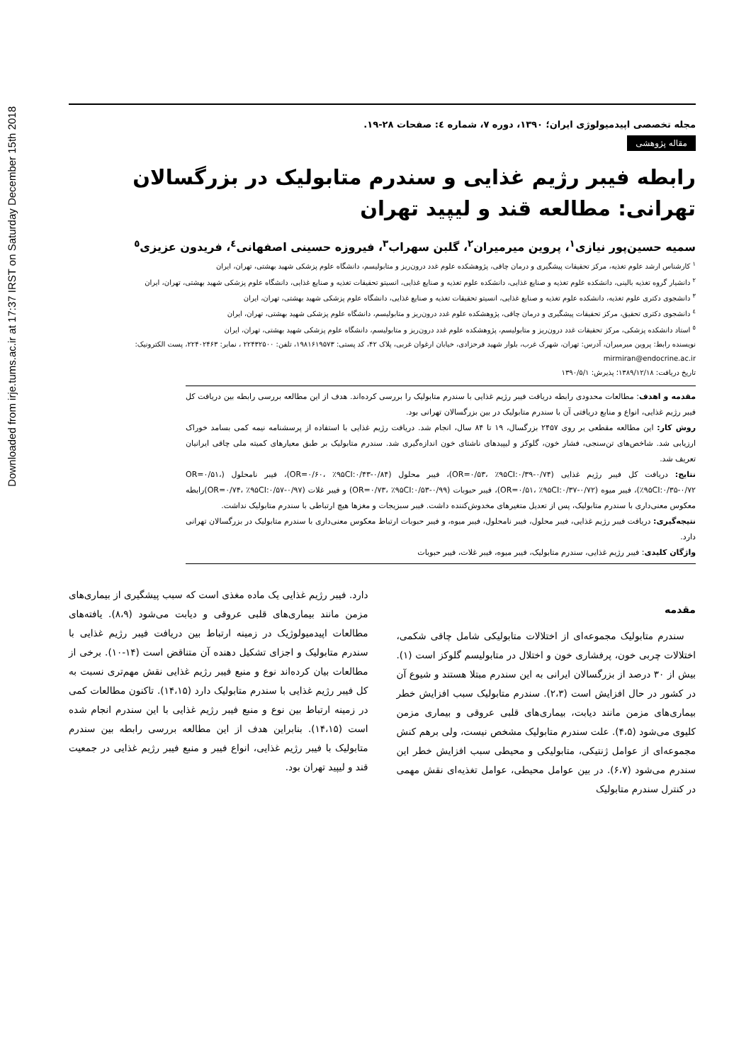Downloaded from irje.tums.ac.ir at 17:37 IRST on Saturday December 15th 2018
مجله تخصصی اپیدمیولوژی ایران؛ ۱۳۹۰، دوره ۷، شماره ٤: صفحات ۲۸-۱۹.
مقاله پژوهشی
رابطه فیبر رژیم غذایی و سندرم متابولیک در بزرگسالان تهرانی: مطالعه قند و لیپید تهران
سمیه حسین‌پور نیازی<sup>۱</sup>، پروین میرمیران<sup>۲</sup>، گلبن سهراب<sup>۳</sup>، فیروزه حسینی اصفهانی<sup>٤</sup>، فریدون عزیزی<sup>٥</sup>
<sup>۱</sup> کارشناس ارشد علوم تغذیه، مرکز تحقیقات پیشگیری و درمان چاقی، پژوهشکده علوم غدد درون‌ریز و متابولیسم، دانشگاه علوم پزشکی شهید بهشتی، تهران، ایران
<sup>۲</sup> دانشیار گروه تغذیه بالینی، دانشکده علوم تغذیه و صنایع غذایی، دانشکده علوم تغذیه و صنایع غذایی، انسیتو تحقیقات تغذیه و صنایع غذایی، دانشگاه علوم پزشکی شهید بهشتی، تهران، ایران
<sup>۳</sup> دانشجوی دکتری علوم تغذیه، دانشکده علوم تغذیه و صنایع غذایی، انسیتو تحقیقات تغذیه و صنایع غذایی، دانشگاه علوم پزشکی شهید بهشتی، تهران، ایران
<sup>٤</sup> دانشجوی دکتری تحقیق، مرکز تحقیقات پیشگیری و درمان چاقی، پژوهشکده علوم غدد درون‌ریز و متابولیسم، دانشگاه علوم پزشکی شهید بهشتی، تهران، ایران
<sup>٥</sup> استاد دانشکده پزشکی، مرکز تحقیقات غدد درون‌ریز و متابولیسم، پژوهشکده علوم غدد درون‌ریز و متابولیسم، دانشگاه علوم پزشکی شهید بهشتی، تهران، ایران
نویسنده رابط: پروین میرمیران، آدرس: تهران، شهرک غرب، بلوار شهید فرحزادی، خیابان ارغوان غربی، پلاک ۴۲، کد پستی: ۱۹۸۱۶۱۹۵۷۳، تلفن: ۲۲۴۳۲۵۰۰ ، نمابر: ۲۲۴۰۲۴۶۳، پست الکترونیک: mirmiran@endocrine.ac.ir
تاریخ دریافت: ۱۳۸۹/۱۲/۱۸؛ پذیرش: ۱۳۹۰/۵/۱
مقدمه و اهدف: مطالعات محدودی رابطه دریافت فیبر رژیم غذایی با سندرم متابولیک را بررسی کرده‌اند. هدف از این مطالعه بررسی رابطه بین دریافت کل فیبر رژیم غذایی، انواع و منابع دریافتی آن با سندرم متابولیک در بین بزرگسالان تهرانی بود.
روش کار: این مطالعه مقطعی بر روی ۲۴۵۷ بزرگسال، ۱۹ تا ۸۴ سال، انجام شد. دریافت رژیم غذایی با استفاده از پرسشنامه نیمه کمی بسامد خوراک ارزیابی شد. شاخص‌های تن‌سنجی، فشار خون، گلوکز و لیپیدهای ناشتای خون اندازه‌گیری شد. سندرم متابولیک بر طبق معیارهای کمیته ملی چاقی ایرانیان تعریف شد.
نتایج: دریافت کل فیبر رژیم غذایی (OR=۰/۵۳، ٪۹۵CI:۰/۳۹-۰/۷۴)، فیبر محلول (OR=۰/۶۰، ٪۹۵CI:۰/۴۳-۰/۸۴)، فیبر نامحلول (OR=۰/۵۱، ٪۹۵CI:۰/۳۵-۰/۷۲)، فیبر میوه (OR=۰/۵۱، ٪۹۵CI:۰/۳۷-۰/۷۲)، فیبر حبوبات (OR=۰/۷۳، ٪۹۵CI:۰/۵۳-۰/۹۹) و فیبر غلات (OR=۰/۷۴، ٪۹۵CI:۰/۵۷-۰/۹۷)رابطه معکوس معنی‌داری با سندرم متابولیک، پس از تعدیل متغیرهای مخدوش‌کننده داشت. فیبر سبزیجات و مغزها هیچ ارتباطی با سندرم متابولیک نداشت.
نتیجه‌گیری: دریافت فیبر رژیم غذایی، فیبر محلول، فیبر نامحلول، فیبر میوه، و فیبر حبوبات ارتباط معکوس معنی‌داری با سندرم متابولیک در بزرگسالان تهرانی دارد.
واژگان کلیدی: فیبر رژیم غذایی، سندرم متابولیک، فیبر میوه، فیبر غلات، فیبر حبوبات
مقدمه
سندرم متابولیک مجموعه‌ای از اختلالات متابولیکی شامل چاقی شکمی، اختلالات چربی خون، پرفشاری خون و اختلال در متابولیسم گلوکز است (۱). بیش از ۳۰ درصد از بزرگسالان ایرانی به این سندرم مبتلا هستند و شیوع آن در کشور در حال افزایش است (۲،۳). سندرم متابولیک سبب افزایش خطر بیماری‌های مزمن مانند دیابت، بیماری‌های قلبی عروقی و بیماری مزمن کلیوی می‌شود (۴،۵). علت سندرم متابولیک مشخص نیست، ولی برهم کنش مجموعه‌ای از عوامل ژنتیکی، متابولیکی و محیطی سبب افزایش خطر این سندرم می‌شود (۶،۷). در بین عوامل محیطی، عوامل تغذیه‌ای نقش مهمی در کنترل سندرم متابولیک
دارد. فیبر رژیم غذایی یک ماده مغذی است که سبب پیشگیری از بیماری‌های مزمن مانند بیماری‌های قلبی عروقی و دیابت می‌شود (۸،۹). یافته‌های مطالعات اپیدمیولوژیک در زمینه ارتباط بین دریافت فیبر رژیم غذایی با سندرم متابولیک و اجزای تشکیل دهنده آن متناقض است (۱۴-۱۰). برخی از مطالعات بیان کرده‌اند نوع و منبع فیبر رژیم غذایی نقش مهم‌تری نسبت به کل فیبر رژیم غذایی با سندرم متابولیک دارد (۱۴،۱۵). تاکنون مطالعات کمی در زمینه ارتباط بین نوع و منبع فیبر رژیم غذایی با این سندرم انجام شده است (۱۴،۱۵). بنابراین هدف از این مطالعه بررسی رابطه بین سندرم متابولیک با فیبر رژیم غذایی، انواع فیبر و منبع فیبر رژیم غذایی در جمعیت قند و لیپید تهران بود.